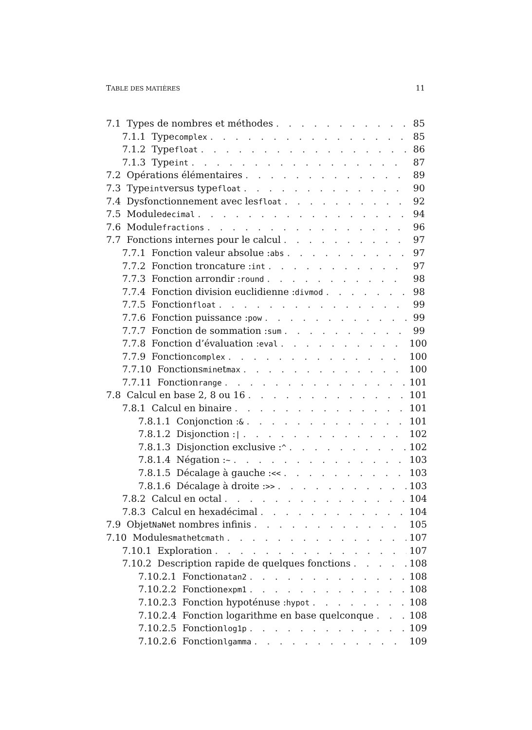TABLE DES MATIÈRES 11
7.1 Types de nombres et méthodes 85
7.1.1 Type complex 85
7.1.2 Type float 86
7.1.3 Type int 87
7.2 Opérations élémentaires 89
7.3 Type int versus type float 90
7.4 Dysfonctionnement avec les float 92
7.5 Module decimal 94
7.6 Module fractions 96
7.7 Fonctions internes pour le calcul 97
7.7.1 Fonction valeur absolue : abs 97
7.7.2 Fonction troncature : int 97
7.7.3 Fonction arrondir : round 98
7.7.4 Fonction division euclidienne : divmod 98
7.7.5 Fonction float 99
7.7.6 Fonction puissance : pow 99
7.7.7 Fonction de sommation : sum 99
7.7.8 Fonction d’évaluation : eval 100
7.7.9 Fonction complex 100
7.7.10 Fonctions min et max 100
7.7.11 Fonction range 101
7.8 Calcul en base 2, 8 ou 16 101
7.8.1 Calcul en binaire 101
7.8.1.1 Conjonction : & 101
7.8.1.2 Disjonction : | 102
7.8.1.3 Disjonction exclusive : ^ 102
7.8.1.4 Négation : ~ 103
7.8.1.5 Décalage à gauche : << 103
7.8.1.6 Décalage à droite : >> 103
7.8.2 Calcul en octal 104
7.8.3 Calcul en hexadécimal 104
7.9 Objet NaN et nombres infinis 105
7.10 Modules math et cmath 107
7.10.1 Exploration 107
7.10.2 Description rapide de quelques fonctions 108
7.10.2.1 Fonction atan2 108
7.10.2.2 Fonction expm1 108
7.10.2.3 Fonction hypoténuse : hypot 108
7.10.2.4 Fonction logarithme en base quelconque 108
7.10.2.5 Fonction log1p 109
7.10.2.6 Fonction lgamma 109